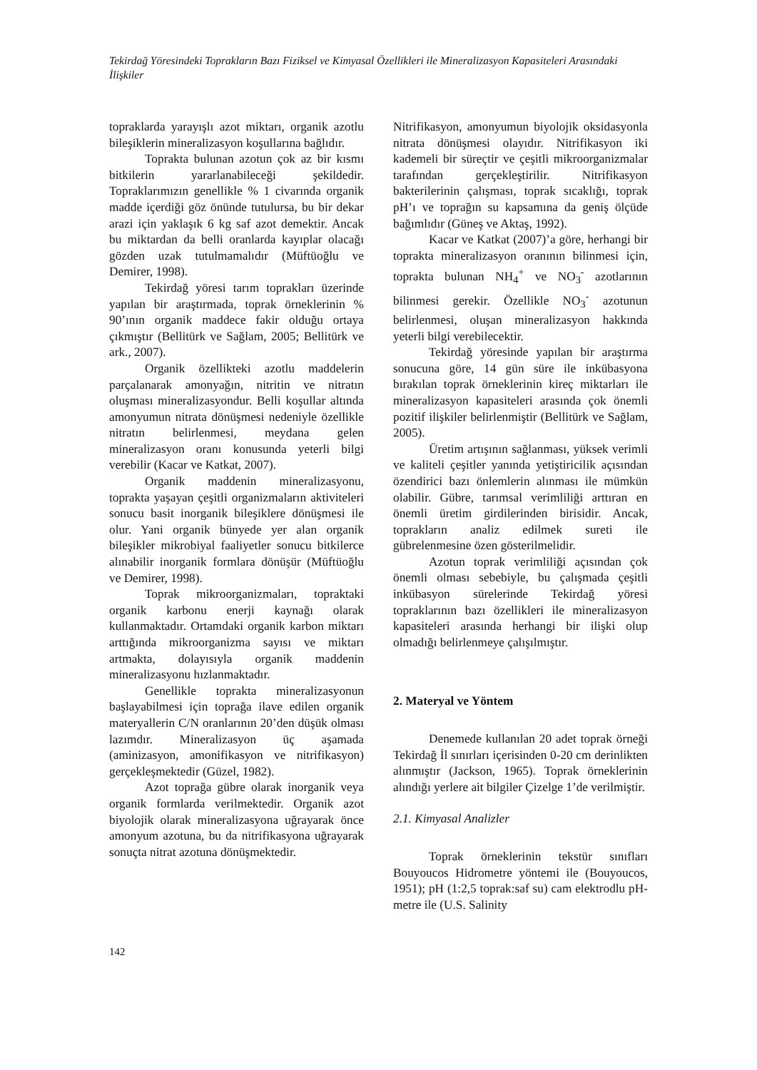Tekirdağ Yöresindeki Toprakların Bazı Fiziksel ve Kimyasal Özellikleri ile Mineralizasyon Kapasiteleri Arasındaki İlişkiler
topraklarda yarayışlı azot miktarı, organik azotlu bileşiklerin mineralizasyon koşullarına bağlıdır.
Toprakta bulunan azotun çok az bir kısmı bitkilerin yararlanabileceği şekildedir. Topraklarımızın genellikle % 1 civarında organik madde içerdiği göz önünde tutulursa, bu bir dekar arazi için yaklaşık 6 kg saf azot demektir. Ancak bu miktardan da belli oranlarda kayıplar olacağı gözden uzak tutulmamalıdır (Müftüoğlu ve Demirer, 1998).
Tekirdağ yöresi tarım toprakları üzerinde yapılan bir araştırmada, toprak örneklerinin % 90’ının organik maddece fakir olduğu ortaya çıkmıştır (Bellitürk ve Sağlam, 2005; Bellitürk ve ark., 2007).
Organik özellikteki azotlu maddelerin parçalanarak amonyağın, nitritin ve nitratın oluşması mineralizasyondur. Belli koşullar altında amonyumun nitrata dönüşmesi nedeniyle özellikle nitratın belirlenmesi, meydana gelen mineralizasyon oranı konusunda yeterli bilgi verebilir (Kacar ve Katkat, 2007).
Organik maddenin mineralizasyonu, toprakta yaşayan çeşitli organizmaların aktiviteleri sonucu basit inorganik bileşiklere dönüşmesi ile olur. Yani organik bünyede yer alan organik bileşikler mikrobiyal faaliyetler sonucu bitkilerce alınabilir inorganik formlara dönüşür (Müftüoğlu ve Demirer, 1998).
Toprak mikroorganizmaları, topraktaki organik karbonu enerji kaynağı olarak kullanmaktadır. Ortamdaki organik karbon miktarı arttığında mikroorganizma sayısı ve miktarı artmakta, dolayısıyla organik maddenin mineralizasyonu hızlanmaktadır.
Genellikle toprakta mineralizasyonun başlayabilmesi için toprağa ilave edilen organik materyallerin C/N oranlarının 20’den düşük olması lazımdır. Mineralizasyon üç aşamada (aminizasyon, amonifikasyon ve nitrifikasyon) gerçekleşmektedir (Güzel, 1982).
Azot toprağa gübre olarak inorganik veya organik formlarda verilmektedir. Organik azot biyolojik olarak mineralizasyona uğrayarak önce amonyum azotuna, bu da nitrifikasyona uğrayarak sonuçta nitrat azotuna dönüşmektedir.
Nitrifikasyon, amonyumun biyolojik oksidasyonla nitrata dönüşmesi olayıdır. Nitrifikasyon iki kademeli bir süreçtir ve çeşitli mikroorganizmalar tarafından gerçekleştirilir. Nitrifikasyon bakterilerinin çalışması, toprak sıcaklığı, toprak pH’ı ve toprağın su kapsamına da geniş ölçüde bağımlıdır (Güneş ve Aktaş, 1992).
Kacar ve Katkat (2007)’a göre, herhangi bir toprakta mineralizasyon oranının bilinmesi için, toprakta bulunan NH<sub>4</sub><sup>+</sup> ve NO<sub>3</sub><sup>-</sup> azotlarının bilinmesi gerekir. Özellikle NO<sub>3</sub><sup>-</sup> azotunun belirlenmesi, oluşan mineralizasyon hakkında yeterli bilgi verebilecektir.
Tekirdağ yöresinde yapılan bir araştırma sonucuna göre, 14 gün süre ile inkübasyona bırakılan toprak örneklerinin kireç miktarları ile mineralizasyon kapasiteleri arasında çok önemli pozitif ilişkiler belirlenmiştir (Bellitürk ve Sağlam, 2005).
Üretim artışının sağlanması, yüksek verimli ve kaliteli çeşitler yanında yetiştiricilik açısından özendirici bazı önlemlerin alınması ile mümkün olabilir. Gübre, tarımsal verimliliği arttıran en önemli üretim girdilerinden birisidir. Ancak, toprakların analiz edilmek sureti ile gübrelenmesine özen gösterilmelidir.
Azotun toprak verimliliği açısından çok önemli olması sebebiyle, bu çalışmada çeşitli inkübasyon sürelerinde Tekirdağ yöresi topraklarının bazı özellikleri ile mineralizasyon kapasiteleri arasında herhangi bir ilişki olup olmadığı belirlenmeye çalışılmıştır.
2. Materyal ve Yöntem
Denemede kullanılan 20 adet toprak örneği Tekirdağ İl sınırları içerisinden 0-20 cm derinlikten alınmıştır (Jackson, 1965). Toprak örneklerinin alındığı yerlere ait bilgiler Çizelge 1’de verilmiştir.
2.1. Kimyasal Analizler
Toprak örneklerinin tekstür sınıfları Bouyoucos Hidrometre yöntemi ile (Bouyoucos, 1951); pH (1:2,5 toprak:saf su) cam elektrodlu pH-metre ile (U.S. Salinity
142